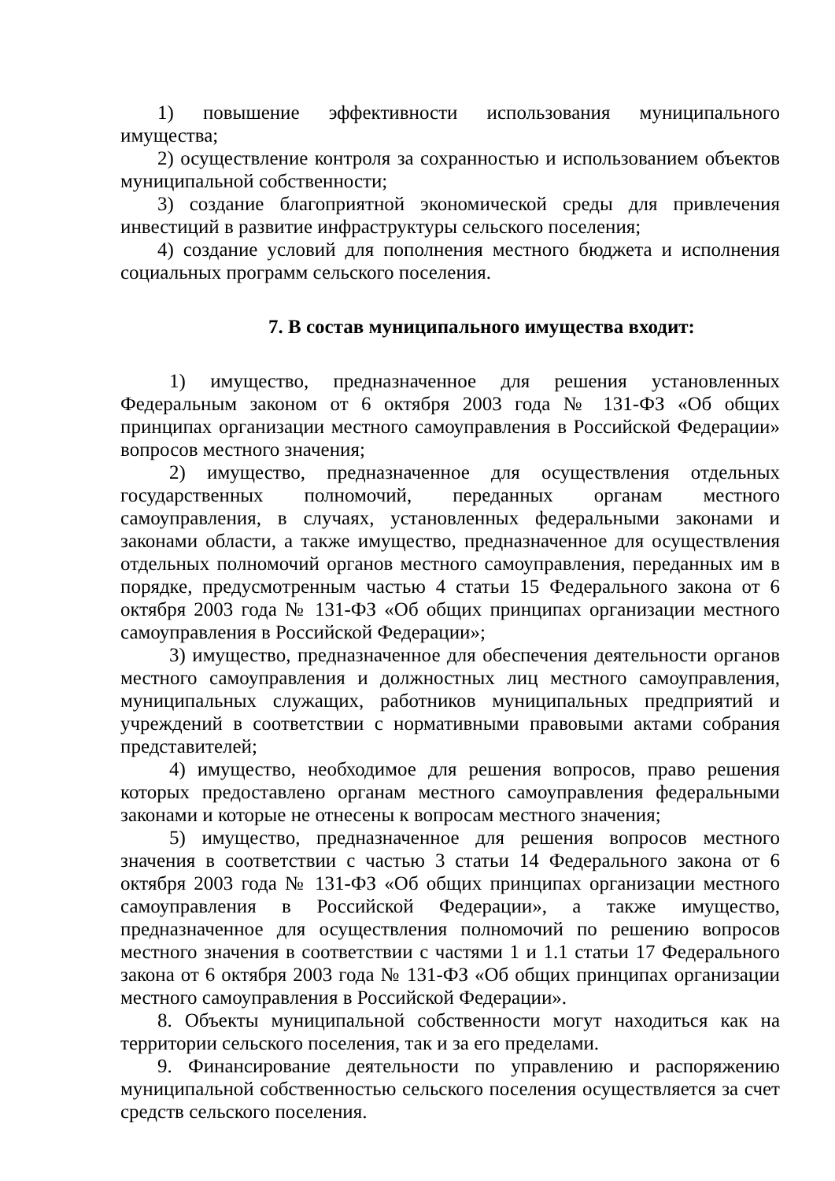1) повышение эффективности использования муниципального имущества;
2) осуществление контроля за сохранностью и использованием объектов муниципальной собственности;
3) создание благоприятной экономической среды для привлечения инвестиций в развитие инфраструктуры сельского поселения;
4) создание условий для пополнения местного бюджета и исполнения социальных программ сельского поселения.
7. В состав муниципального имущества входит:
1) имущество, предназначенное для решения установленных Федеральным законом от 6 октября 2003 года № 131-ФЗ «Об общих принципах организации местного самоуправления в Российской Федерации» вопросов местного значения;
2) имущество, предназначенное для осуществления отдельных государственных полномочий, переданных органам местного самоуправления, в случаях, установленных федеральными законами и законами области, а также имущество, предназначенное для осуществления отдельных полномочий органов местного самоуправления, переданных им в порядке, предусмотренным частью 4 статьи 15 Федерального закона от 6 октября 2003 года № 131-ФЗ «Об общих принципах организации местного самоуправления в Российской Федерации»;
3) имущество, предназначенное для обеспечения деятельности органов местного самоуправления и должностных лиц местного самоуправления, муниципальных служащих, работников муниципальных предприятий и учреждений в соответствии с нормативными правовыми актами собрания представителей;
4) имущество, необходимое для решения вопросов, право решения которых предоставлено органам местного самоуправления федеральными законами и которые не отнесены к вопросам местного значения;
5) имущество, предназначенное для решения вопросов местного значения в соответствии с частью 3 статьи 14 Федерального закона от 6 октября 2003 года № 131-ФЗ «Об общих принципах организации местного самоуправления в Российской Федерации», а также имущество, предназначенное для осуществления полномочий по решению вопросов местного значения в соответствии с частями 1 и 1.1 статьи 17 Федерального закона от 6 октября 2003 года № 131-ФЗ «Об общих принципах организации местного самоуправления в Российской Федерации».
8. Объекты муниципальной собственности могут находиться как на территории сельского поселения, так и за его пределами.
9. Финансирование деятельности по управлению и распоряжению муниципальной собственностью сельского поселения осуществляется за счет средств сельского поселения.